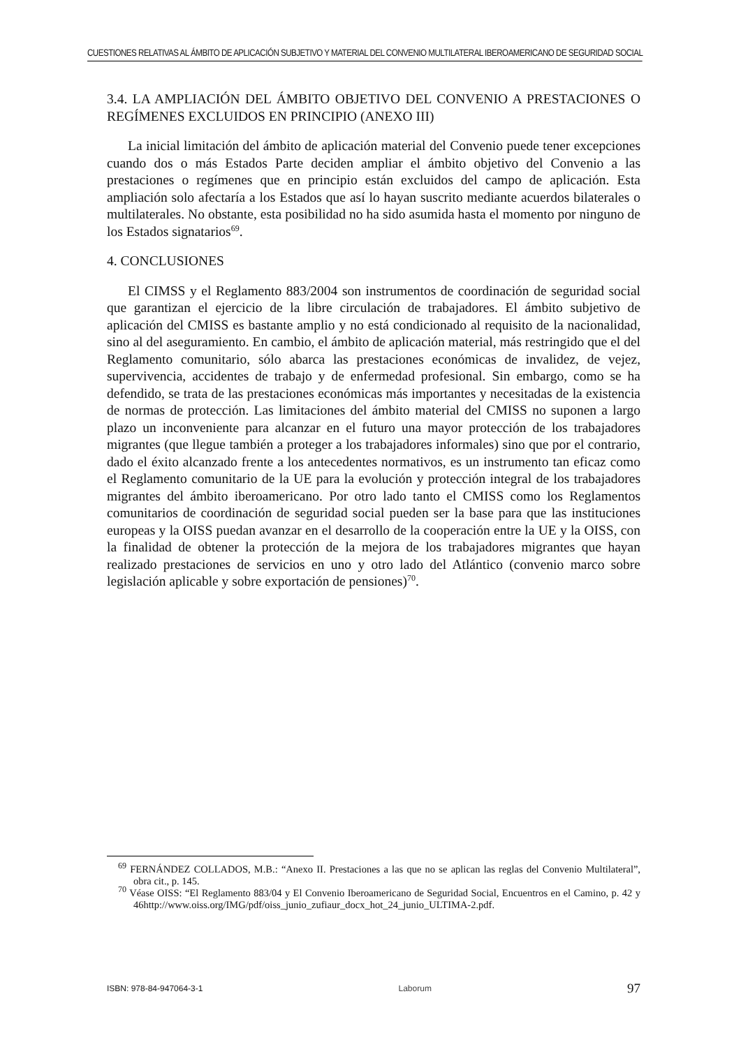CUESTIONES RELATIVAS AL ÁMBITO DE APLICACIÓN SUBJETIVO Y MATERIAL DEL CONVENIO MULTILATERAL IBEROAMERICANO DE SEGURIDAD SOCIAL
3.4. LA AMPLIACIÓN DEL ÁMBITO OBJETIVO DEL CONVENIO A PRESTACIONES O REGÍMENES EXCLUIDOS EN PRINCIPIO (ANEXO III)
La inicial limitación del ámbito de aplicación material del Convenio puede tener excepciones cuando dos o más Estados Parte deciden ampliar el ámbito objetivo del Convenio a las prestaciones o regímenes que en principio están excluidos del campo de aplicación. Esta ampliación solo afectaría a los Estados que así lo hayan suscrito mediante acuerdos bilaterales o multilaterales. No obstante, esta posibilidad no ha sido asumida hasta el momento por ninguno de los Estados signatarios<sup>69</sup>.
4. CONCLUSIONES
El CIMSS y el Reglamento 883/2004 son instrumentos de coordinación de seguridad social que garantizan el ejercicio de la libre circulación de trabajadores. El ámbito subjetivo de aplicación del CMISS es bastante amplio y no está condicionado al requisito de la nacionalidad, sino al del aseguramiento. En cambio, el ámbito de aplicación material, más restringido que el del Reglamento comunitario, sólo abarca las prestaciones económicas de invalidez, de vejez, supervivencia, accidentes de trabajo y de enfermedad profesional. Sin embargo, como se ha defendido, se trata de las prestaciones económicas más importantes y necesitadas de la existencia de normas de protección. Las limitaciones del ámbito material del CMISS no suponen a largo plazo un inconveniente para alcanzar en el futuro una mayor protección de los trabajadores migrantes (que llegue también a proteger a los trabajadores informales) sino que por el contrario, dado el éxito alcanzado frente a los antecedentes normativos, es un instrumento tan eficaz como el Reglamento comunitario de la UE para la evolución y protección integral de los trabajadores migrantes del ámbito iberoamericano. Por otro lado tanto el CMISS como los Reglamentos comunitarios de coordinación de seguridad social pueden ser la base para que las instituciones europeas y la OISS puedan avanzar en el desarrollo de la cooperación entre la UE y la OISS, con la finalidad de obtener la protección de la mejora de los trabajadores migrantes que hayan realizado prestaciones de servicios en uno y otro lado del Atlántico (convenio marco sobre legislación aplicable y sobre exportación de pensiones)<sup>70</sup>.
<sup>69</sup> FERNÁNDEZ COLLADOS, M.B.: “Anexo II. Prestaciones a las que no se aplican las reglas del Convenio Multilateral”, obra cit., p. 145.
<sup>70</sup> Véase OISS: “El Reglamento 883/04 y El Convenio Iberoamericano de Seguridad Social, Encuentros en el Camino, p. 42 y 46http://www.oiss.org/IMG/pdf/oiss_junio_zufiaur_docx_hot_24_junio_ULTIMA-2.pdf.
ISBN: 978-84-947064-3-1 Laborum 97